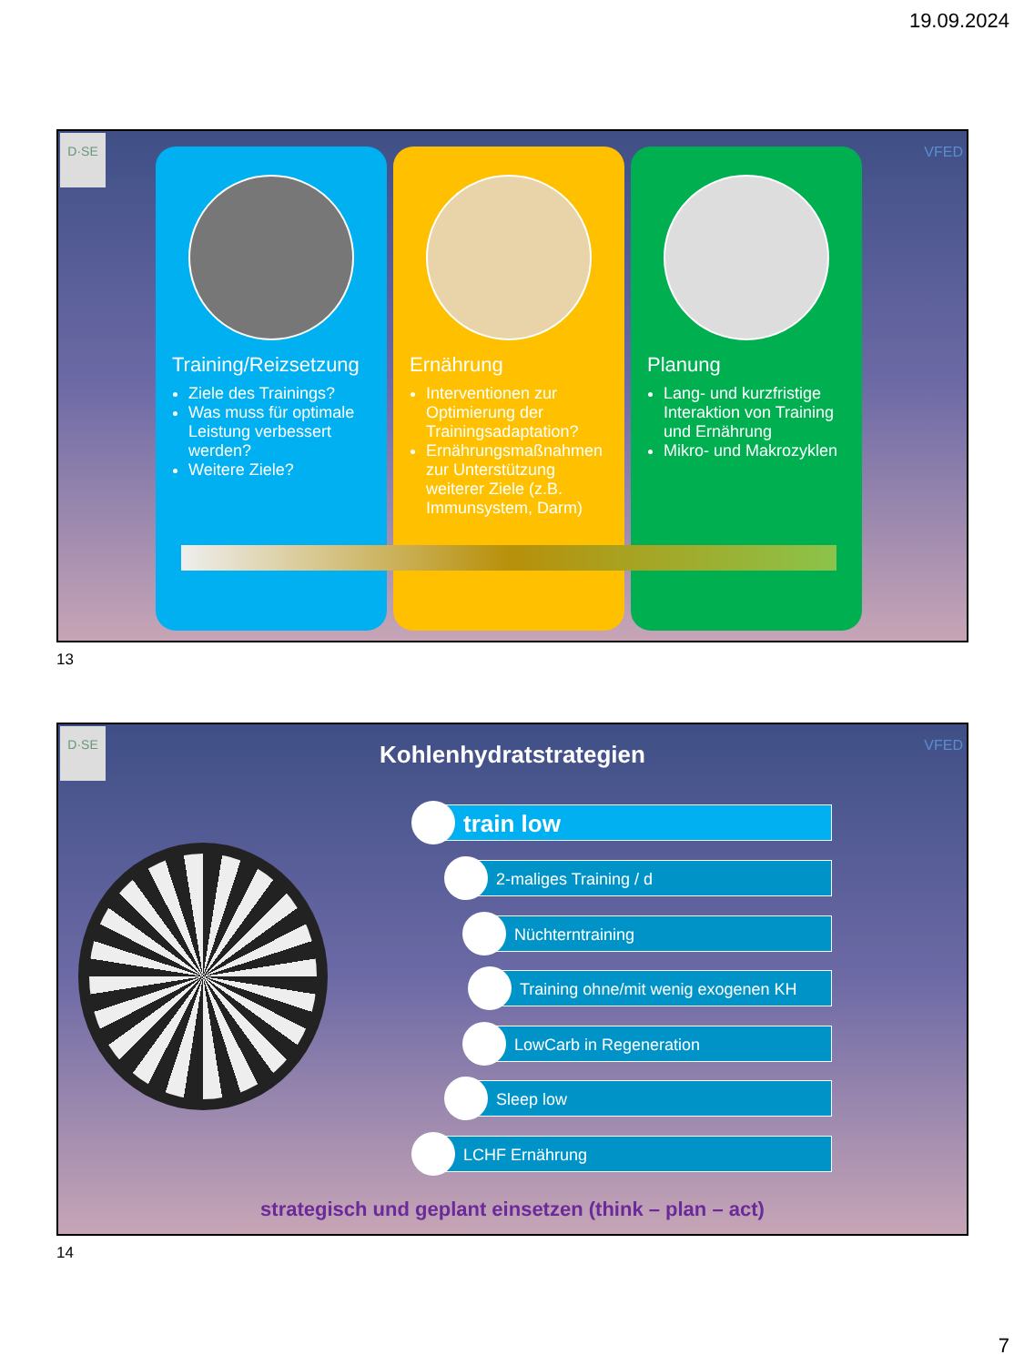19.09.2024
D·SE
VFED
Training/Reizsetzung
Ziele des Trainings?
Was muss für optimale Leistung verbessert werden?
Weitere Ziele?
Ernährung
Interventionen zur Optimierung der Trainingsadaptation?
Ernährungsmaßnahmen zur Unterstützung weiterer Ziele (z.B. Immunsystem, Darm)
Planung
Lang- und kurzfristige Interaktion von Training und Ernährung
Mikro- und Makrozyklen
13
D·SE
VFED
Kohlenhydratstrategien
train low
2-maliges Training / d
Nüchterntraining
Training ohne/mit wenig exogenen KH
LowCarb in Regeneration
Sleep low
LCHF Ernährung
strategisch und geplant einsetzen (think – plan – act)
14
7